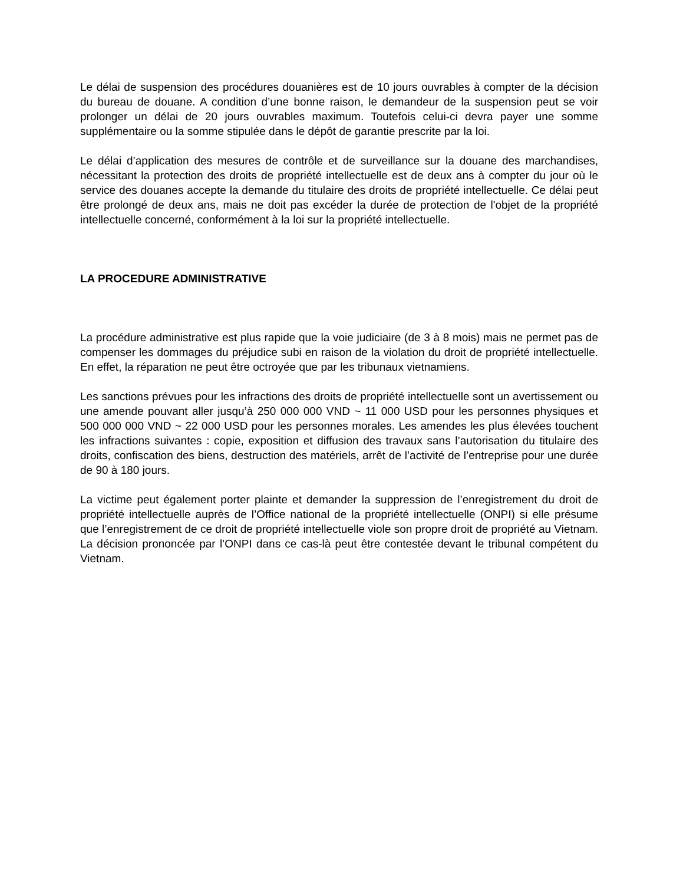Le délai de suspension des procédures douanières est de 10 jours ouvrables à compter de la décision du bureau de douane. A condition d’une bonne raison, le demandeur de la suspension peut se voir prolonger un délai de 20 jours ouvrables maximum. Toutefois celui-ci devra payer une somme supplémentaire ou la somme stipulée dans le dépôt de garantie prescrite par la loi.
Le délai d’application des mesures de contrôle et de surveillance sur la douane des marchandises, nécessitant la protection des droits de propriété intellectuelle est de deux ans à compter du jour où le service des douanes accepte la demande du titulaire des droits de propriété intellectuelle. Ce délai peut être prolongé de deux ans, mais ne doit pas excéder la durée de protection de l'objet de la propriété intellectuelle concerné, conformément à la loi sur la propriété intellectuelle.
LA PROCEDURE ADMINISTRATIVE
La procédure administrative est plus rapide que la voie judiciaire (de 3 à 8 mois) mais ne permet pas de compenser les dommages du préjudice subi en raison de la violation du droit de propriété intellectuelle. En effet, la réparation ne peut être octroyée que par les tribunaux vietnamiens.
Les sanctions prévues pour les infractions des droits de propriété intellectuelle sont un avertissement ou une amende pouvant aller jusqu’à 250 000 000 VND ~ 11 000 USD pour les personnes physiques et 500 000 000 VND ~ 22 000 USD pour les personnes morales. Les amendes les plus élevées touchent les infractions suivantes : copie, exposition et diffusion des travaux sans l’autorisation du titulaire des droits, confiscation des biens, destruction des matériels, arrêt de l’activité de l’entreprise pour une durée de 90 à 180 jours.
La victime peut également porter plainte et demander la suppression de l’enregistrement du droit de propriété intellectuelle auprès de l’Office national de la propriété intellectuelle (ONPI) si elle présume que l’enregistrement de ce droit de propriété intellectuelle viole son propre droit de propriété au Vietnam. La décision prononcée par l’ONPI dans ce cas-là peut être contestée devant le tribunal compétent du Vietnam.